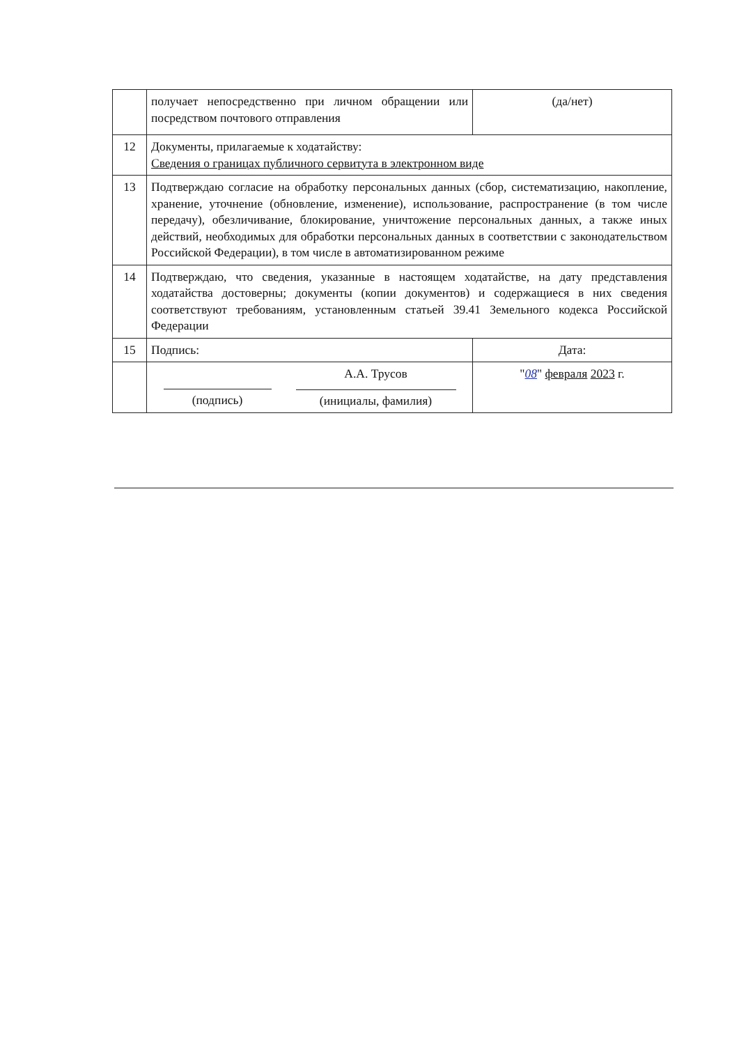| | получает непосредственно при личном обращении или посредством почтового отправления | (да/нет) |
| 12 | Документы, прилагаемые к ходатайству: Сведения о границах публичного сервитута в электронном виде | |
| 13 | Подтверждаю согласие на обработку персональных данных (сбор, систематизацию, накопление, хранение, уточнение (обновление, изменение), использование, распространение (в том числе передачу), обезличивание, блокирование, уничтожение персональных данных, а также иных действий, необходимых для обработки персональных данных в соответствии с законодательством Российской Федерации), в том числе в автоматизированном режиме | |
| 14 | Подтверждаю, что сведения, указанные в настоящем ходатайстве, на дату представления ходатайства достоверны; документы (копии документов) и содержащиеся в них сведения соответствуют требованиям, установленным статьей 39.41 Земельного кодекса Российской Федерации | |
| 15 | Подпись: | Дата: |
| | (подпись) А.А. Трусов (инициалы, фамилия) | " 08 " февраля 2023 г. |